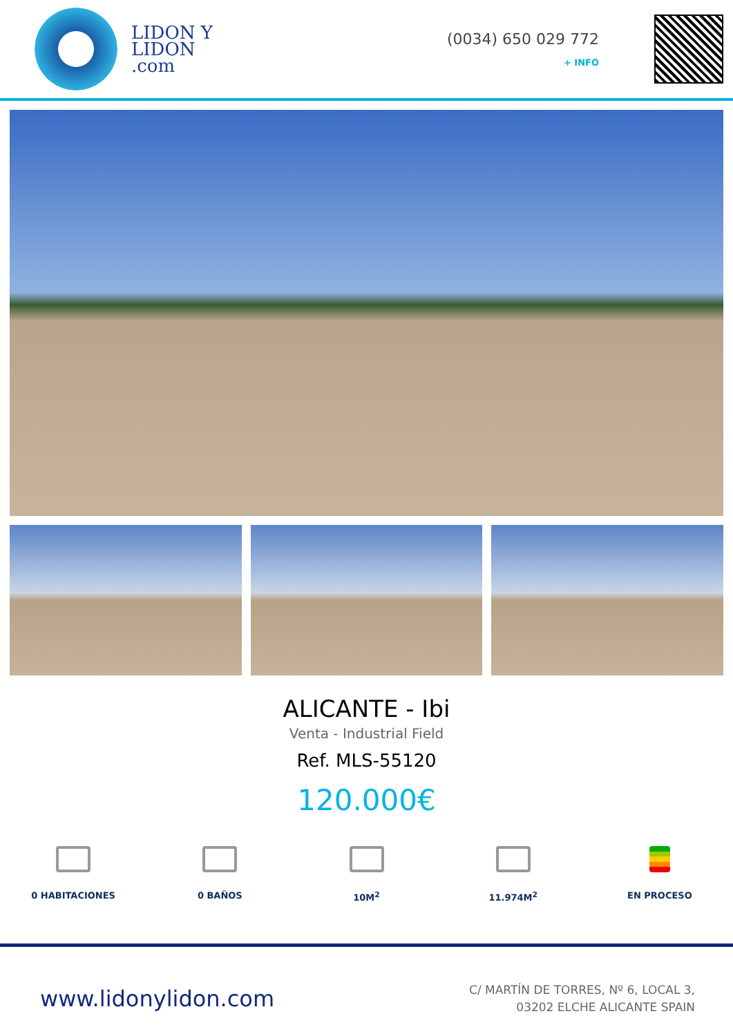LIDON Y
LIDON
.com
(0034) 650 029 772
+ INFO
ALICANTE - Ibi
Venta - Industrial Field
Ref. MLS-55120
120.000€
0 HABITACIONES 0 BAÑOS 10M<sup>2</sup> 11.974M<sup>2</sup> EN PROCESO
www.lidonylidon.com
C/ MARTÍN DE TORRES, Nº 6, LOCAL 3,
03202 ELCHE ALICANTE SPAIN